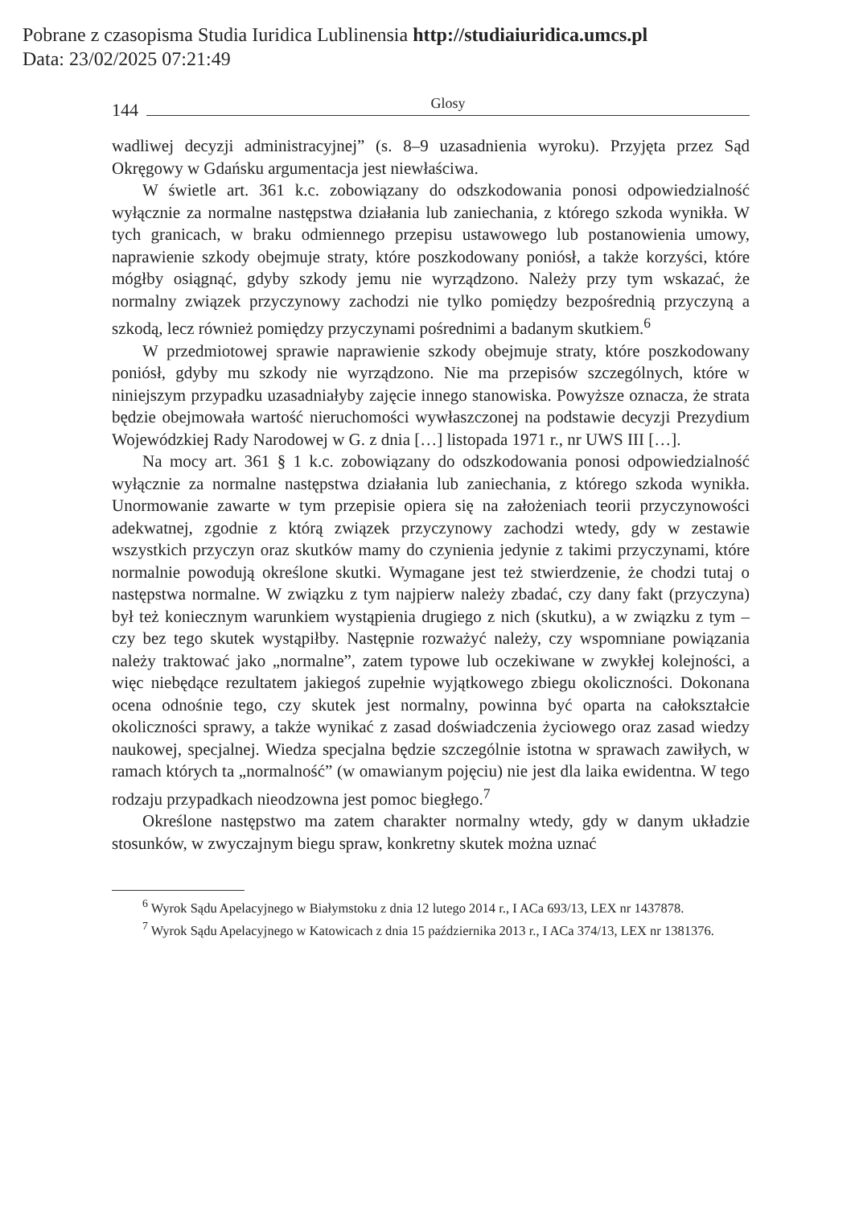Pobrane z czasopisma Studia Iuridica Lublinensia http://studiaiuridica.umcs.pl
Data: 23/02/2025 07:21:49
144 Glosy
wadliwej decyzji administracyjnej” (s. 8–9 uzasadnienia wyroku). Przyjęta przez Sąd Okręgowy w Gdańsku argumentacja jest niewłaściwa.
W świetle art. 361 k.c. zobowiązany do odszkodowania ponosi odpowiedzialność wyłącznie za normalne następstwa działania lub zaniechania, z którego szkoda wynikła. W tych granicach, w braku odmiennego przepisu ustawowego lub postanowienia umowy, naprawienie szkody obejmuje straty, które poszkodowany poniósł, a także korzyści, które mógłby osiągnąć, gdyby szkody jemu nie wyrządzono. Należy przy tym wskazać, że normalny związek przyczynowy zachodzi nie tylko pomiędzy bezpośrednią przyczyną a szkodą, lecz również pomiędzy przyczynami pośrednimi a badanym skutkiem.<sup>6</sup>
W przedmiotowej sprawie naprawienie szkody obejmuje straty, które poszkodowany poniósł, gdyby mu szkody nie wyrządzono. Nie ma przepisów szczególnych, które w niniejszym przypadku uzasadniałyby zajęcie innego stanowiska. Powyższe oznacza, że strata będzie obejmowała wartość nieruchomości wywłaszczonej na podstawie decyzji Prezydium Wojewódzkiej Rady Narodowej w G. z dnia […] listopada 1971 r., nr UWS III […].
Na mocy art. 361 § 1 k.c. zobowiązany do odszkodowania ponosi odpowiedzialność wyłącznie za normalne następstwa działania lub zaniechania, z którego szkoda wynikła. Unormowanie zawarte w tym przepisie opiera się na założeniach teorii przyczynowości adekwatnej, zgodnie z którą związek przyczynowy zachodzi wtedy, gdy w zestawie wszystkich przyczyn oraz skutków mamy do czynienia jedynie z takimi przyczynami, które normalnie powodują określone skutki. Wymagane jest też stwierdzenie, że chodzi tutaj o następstwa normalne. W związku z tym najpierw należy zbadać, czy dany fakt (przyczyna) był też koniecznym warunkiem wystąpienia drugiego z nich (skutku), a w związku z tym – czy bez tego skutek wystąpiłby. Następnie rozważyć należy, czy wspomniane powiązania należy traktować jako „normalne”, zatem typowe lub oczekiwane w zwykłej kolejności, a więc niebędące rezultatem jakiegoś zupełnie wyjątkowego zbiegu okoliczności. Dokonana ocena odnośnie tego, czy skutek jest normalny, powinna być oparta na całokształcie okoliczności sprawy, a także wynikać z zasad doświadczenia życiowego oraz zasad wiedzy naukowej, specjalnej. Wiedza specjalna będzie szczególnie istotna w sprawach zawiłych, w ramach których ta „normalność” (w omawianym pojęciu) nie jest dla laika ewidentna. W tego rodzaju przypadkach nieodzowna jest pomoc biegłego.<sup>7</sup>
Określone następstwo ma zatem charakter normalny wtedy, gdy w danym układzie stosunków, w zwyczajnym biegu spraw, konkretny skutek można uznać
<sup>6</sup> Wyrok Sądu Apelacyjnego w Białymstoku z dnia 12 lutego 2014 r., I ACa 693/13, LEX nr 1437878.
<sup>7</sup> Wyrok Sądu Apelacyjnego w Katowicach z dnia 15 października 2013 r., I ACa 374/13, LEX nr 1381376.